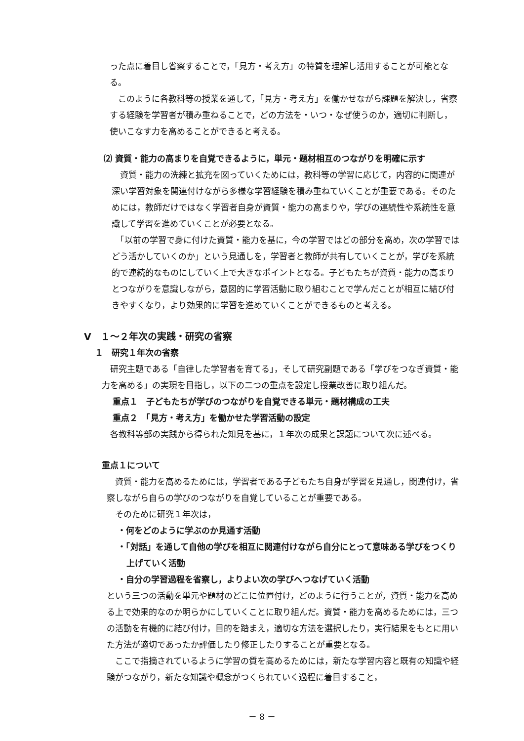った点に着目し省察することで，「見方・考え方」の特質を理解し活用することが可能となる。
　このように各教科等の授業を通して，「見方・考え方」を働かせながら課題を解決し，省察する経験を学習者が積み重ねることで，どの方法を・いつ・なぜ使うのか，適切に判断し，使いこなす力を高めることができると考える。
⑵ 資質・能力の高まりを自覚できるように，単元・題材相互のつながりを明確に示す
　資質・能力の洗練と拡充を図っていくためには，教科等の学習に応じて，内容的に関連が深い学習対象を関連付けながら多様な学習経験を積み重ねていくことが重要である。そのためには，教師だけではなく学習者自身が資質・能力の高まりや，学びの連続性や系統性を意識して学習を進めていくことが必要となる。
　「以前の学習で身に付けた資質・能力を基に，今の学習ではどの部分を高め，次の学習ではどう活かしていくのか」という見通しを，学習者と教師が共有していくことが，学びを系統的で連続的なものにしていく上で大きなポイントとなる。子どもたちが資質・能力の高まりとつながりを意識しながら，意図的に学習活動に取り組むことで学んだことが相互に結び付きやすくなり，より効果的に学習を進めていくことができるものと考える。
Ⅴ　１～２年次の実践・研究の省察
１　研究１年次の省察
　研究主題である「自律した学習者を育てる」，そして研究副題である「学びをつなぎ資質・能力を高める」の実現を目指し，以下の二つの重点を設定し授業改善に取り組んだ。
重点１　子どもたちが学びのつながりを自覚できる単元・題材構成の工夫
重点２　「見方・考え方」を働かせた学習活動の設定
　各教科等部の実践から得られた知見を基に，１年次の成果と課題について次に述べる。
重点１について
　資質・能力を高めるためには，学習者である子どもたち自身が学習を見通し，関連付け，省察しながら自らの学びのつながりを自覚していることが重要である。
　そのために研究１年次は，
・何をどのように学ぶのか見通す活動
・「対話」を通して自他の学びを相互に関連付けながら自分にとって意味ある学びをつくり上げていく活動
・自分の学習過程を省察し，よりよい次の学びへつなげていく活動
という三つの活動を単元や題材のどこに位置付け，どのように行うことが，資質・能力を高める上で効果的なのか明らかにしていくことに取り組んだ。資質・能力を高めるためには，三つの活動を有機的に結び付け，目的を踏まえ，適切な方法を選択したり，実行結果をもとに用いた方法が適切であったか評価したり修正したりすることが重要となる。
　ここで指摘されているように学習の質を高めるためには，新たな学習内容と既有の知識や経験がつながり，新たな知識や概念がつくられていく過程に着目すること，
－ 8 －